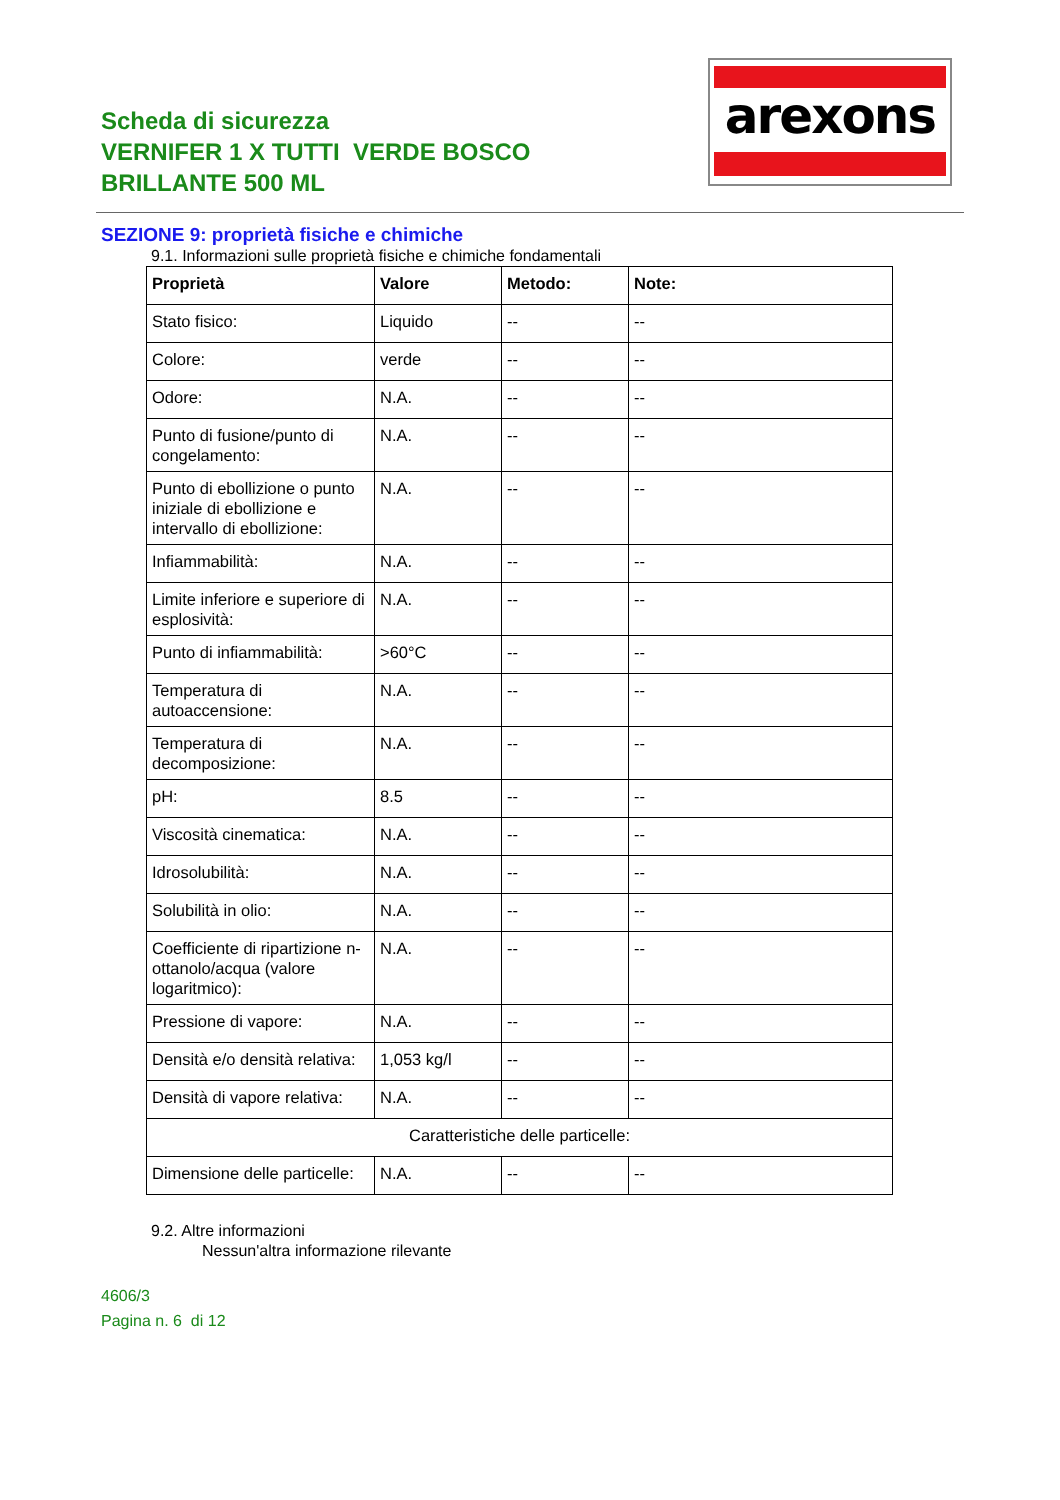Scheda di sicurezza
VERNIFER 1 X TUTTI VERDE BOSCO BRILLANTE 500 ML
arexons
SEZIONE 9: proprietà fisiche e chimiche
9.1. Informazioni sulle proprietà fisiche e chimiche fondamentali
| Proprietà | Valore | Metodo: | Note: |
| --- | --- | --- | --- |
| Stato fisico: | Liquido | -- | -- |
| Colore: | verde | -- | -- |
| Odore: | N.A. | -- | -- |
| Punto di fusione/punto di congelamento: | N.A. | -- | -- |
| Punto di ebollizione o punto iniziale di ebollizione e intervallo di ebollizione: | N.A. | -- | -- |
| Infiammabilità: | N.A. | -- | -- |
| Limite inferiore e superiore di esplosività: | N.A. | -- | -- |
| Punto di infiammabilità: | >60°C | -- | -- |
| Temperatura di autoaccensione: | N.A. | -- | -- |
| Temperatura di decomposizione: | N.A. | -- | -- |
| pH: | 8.5 | -- | -- |
| Viscosità cinematica: | N.A. | -- | -- |
| Idrosolubilità: | N.A. | -- | -- |
| Solubilità in olio: | N.A. | -- | -- |
| Coefficiente di ripartizione n-ottanolo/acqua (valore logaritmico): | N.A. | -- | -- |
| Pressione di vapore: | N.A. | -- | -- |
| Densità e/o densità relativa: | 1,053 kg/l | -- | -- |
| Densità di vapore relativa: | N.A. | -- | -- |
| Caratteristiche delle particelle: | | | |
| Dimensione delle particelle: | N.A. | -- | -- |
9.2. Altre informazioni
Nessun'altra informazione rilevante
4606/3
Pagina n. 6 di 12